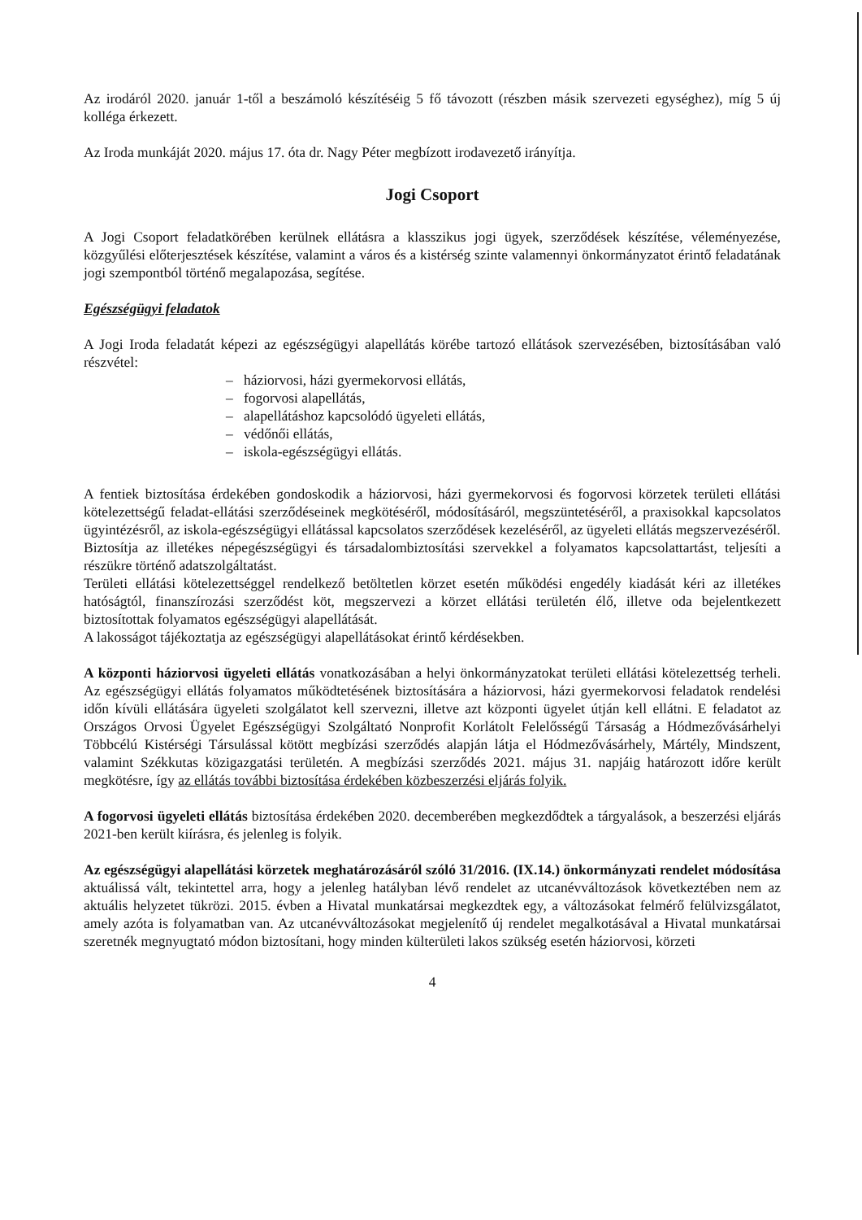Az irodáról 2020. január 1-től a beszámoló készítéséig 5 fő távozott (részben másik szervezeti egységhez), míg 5 új kolléga érkezett.
Az Iroda munkáját 2020. május 17. óta dr. Nagy Péter megbízott irodavezető irányítja.
Jogi Csoport
A Jogi Csoport feladatkörében kerülnek ellátásra a klasszikus jogi ügyek, szerződések készítése, véleményezése, közgyűlési előterjesztések készítése, valamint a város és a kistérség szinte valamennyi önkormányzatot érintő feladatának jogi szempontból történő megalapozása, segítése.
Egészségügyi feladatok
A Jogi Iroda feladatát képezi az egészségügyi alapellátás körébe tartozó ellátások szervezésében, biztosításában való részvétel:
– háziorvosi, házi gyermekorvosi ellátás,
– fogorvosi alapellátás,
– alapellátáshoz kapcsolódó ügyeleti ellátás,
– védőnői ellátás,
– iskola-egészségügyi ellátás.
A fentiek biztosítása érdekében gondoskodik a háziorvosi, házi gyermekorvosi és fogorvosi körzetek területi ellátási kötelezettségű feladat-ellátási szerződéseinek megkötéséről, módosításáról, megszüntetéséről, a praxisokkal kapcsolatos ügyintézésről, az iskola-egészségügyi ellátással kapcsolatos szerződések kezeléséről, az ügyeleti ellátás megszervezéséről.
Biztosítja az illetékes népegészségügyi és társadalombiztosítási szervekkel a folyamatos kapcsolattartást, teljesíti a részükre történő adatszolgáltatást.
Területi ellátási kötelezettséggel rendelkező betöltetlen körzet esetén működési engedély kiadását kéri az illetékes hatóságtól, finanszírozási szerződést köt, megszervezi a körzet ellátási területén élő, illetve oda bejelentkezett biztosítottak folyamatos egészségügyi alapellátását.
A lakosságot tájékoztatja az egészségügyi alapellátásokat érintő kérdésekben.
A központi háziorvosi ügyeleti ellátás vonatkozásában a helyi önkormányzatokat területi ellátási kötelezettség terheli. Az egészségügyi ellátás folyamatos működtetésének biztosítására a háziorvosi, házi gyermekorvosi feladatok rendelési időn kívüli ellátására ügyeleti szolgálatot kell szervezni, illetve azt központi ügyelet útján kell ellátni. E feladatot az Országos Orvosi Ügyelet Egészségügyi Szolgáltató Nonprofit Korlátolt Felelősségű Társaság a Hódmezővásárhelyi Többcélú Kistérségi Társulással kötött megbízási szerződés alapján látja el Hódmezővásárhely, Mártély, Mindszent, valamint Székkutas közigazgatási területén. A megbízási szerződés 2021. május 31. napjáig határozott időre került megkötésre, így az ellátás további biztosítása érdekében közbeszerzési eljárás folyik.
A fogorvosi ügyeleti ellátás biztosítása érdekében 2020. decemberében megkezdődtek a tárgyalások, a beszerzési eljárás 2021-ben került kiírásra, és jelenleg is folyik.
Az egészségügyi alapellátási körzetek meghatározásáról szóló 31/2016. (IX.14.) önkormányzati rendelet módosítása aktuálissá vált, tekintettel arra, hogy a jelenleg hatályban lévő rendelet az utcanévváltozások következtében nem az aktuális helyzetet tükrözi. 2015. évben a Hivatal munkatársai megkezdtek egy, a változásokat felmérő felülvizsgálatot, amely azóta is folyamatban van. Az utcanévváltozásokat megjelenítő új rendelet megalkotásával a Hivatal munkatársai szeretnék megnyugtató módon biztosítani, hogy minden külterületi lakos szükség esetén háziorvosi, körzeti
4